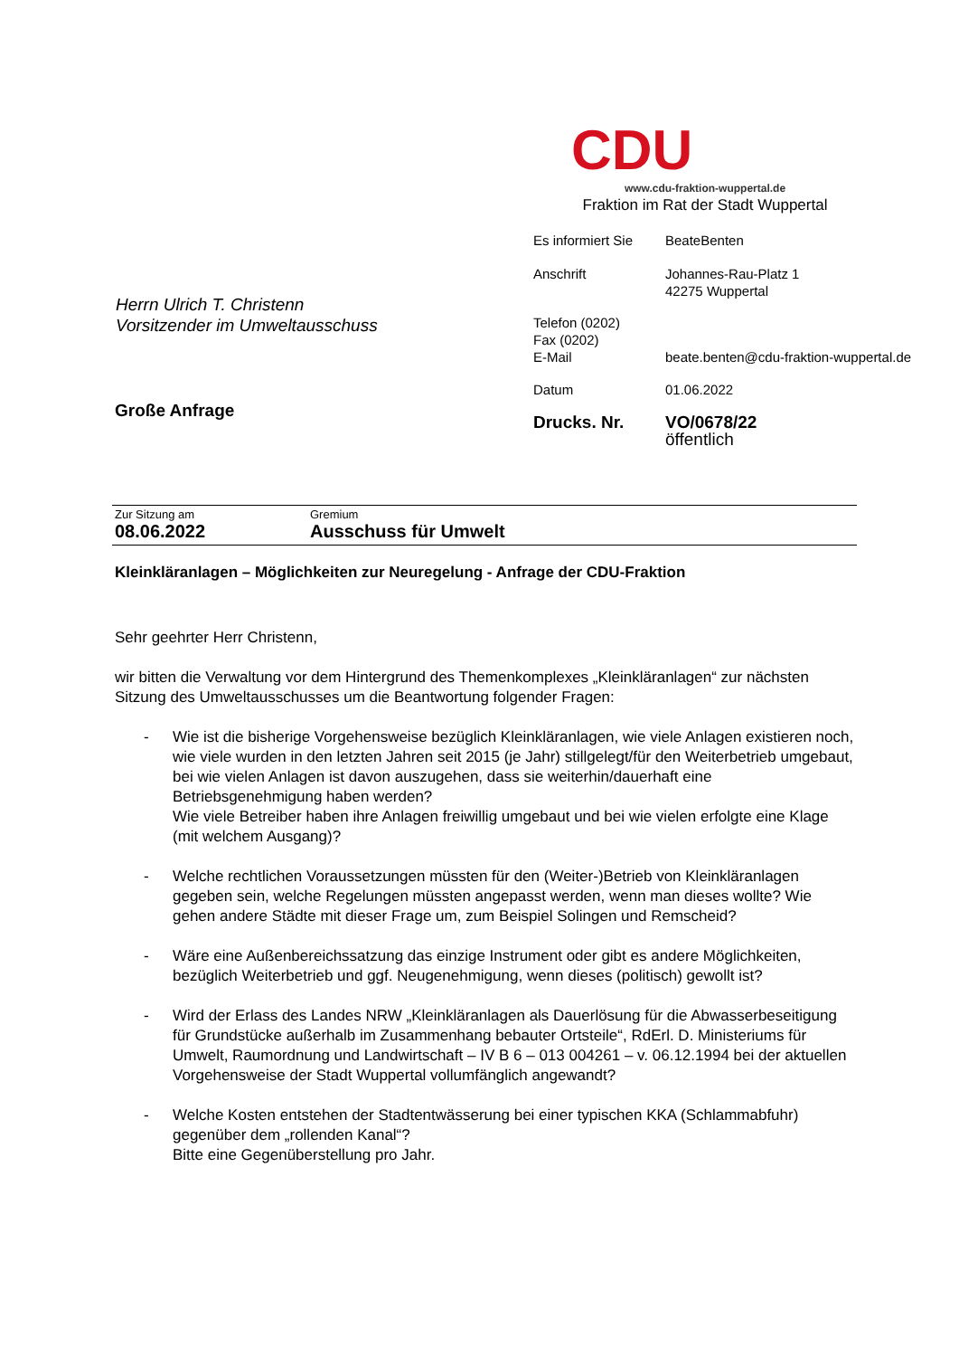CDU
www.cdu-fraktion-wuppertal.de
Fraktion im Rat der Stadt Wuppertal
| Es informiert Sie | BeateBenten |
| Anschrift | Johannes-Rau-Platz 1 42275 Wuppertal |
| Telefon (0202) Fax (0202) E-Mail | beate.benten@cdu-fraktion-wuppertal.de |
| Datum | 01.06.2022 |
| Drucks. Nr. | VO/0678/22 öffentlich |
Herrn Ulrich T. Christenn
Vorsitzender im Umweltausschuss
Große Anfrage
Zur Sitzung am
08.06.2022
Gremium
Ausschuss für Umwelt
Kleinkläranlagen – Möglichkeiten zur Neuregelung - Anfrage der CDU-Fraktion
Sehr geehrter Herr Christenn,
wir bitten die Verwaltung vor dem Hintergrund des Themenkomplexes „Kleinkläranlagen“ zur nächsten Sitzung des Umweltausschusses um die Beantwortung folgender Fragen:
- Wie ist die bisherige Vorgehensweise bezüglich Kleinkläranlagen, wie viele Anlagen existieren noch, wie viele wurden in den letzten Jahren seit 2015 (je Jahr) stillgelegt/für den Weiterbetrieb umgebaut, bei wie vielen Anlagen ist davon auszugehen, dass sie weiterhin/dauerhaft eine Betriebsgenehmigung haben werden?
Wie viele Betreiber haben ihre Anlagen freiwillig umgebaut und bei wie vielen erfolgte eine Klage (mit welchem Ausgang)?
- Welche rechtlichen Voraussetzungen müssten für den (Weiter-)Betrieb von Kleinkläranlagen gegeben sein, welche Regelungen müssten angepasst werden, wenn man dieses wollte? Wie gehen andere Städte mit dieser Frage um, zum Beispiel Solingen und Remscheid?
- Wäre eine Außenbereichssatzung das einzige Instrument oder gibt es andere Möglichkeiten, bezüglich Weiterbetrieb und ggf. Neugenehmigung, wenn dieses (politisch) gewollt ist?
- Wird der Erlass des Landes NRW „Kleinkläranlagen als Dauerlösung für die Abwasserbeseitigung für Grundstücke außerhalb im Zusammenhang bebauter Ortsteile“, RdErl. D. Ministeriums für Umwelt, Raumordnung und Landwirtschaft – IV B 6 – 013 004261 – v. 06.12.1994 bei der aktuellen Vorgehensweise der Stadt Wuppertal vollumfänglich angewandt?
- Welche Kosten entstehen der Stadtentwässerung bei einer typischen KKA (Schlammabfuhr) gegenüber dem „rollenden Kanal“?
Bitte eine Gegenüberstellung pro Jahr.